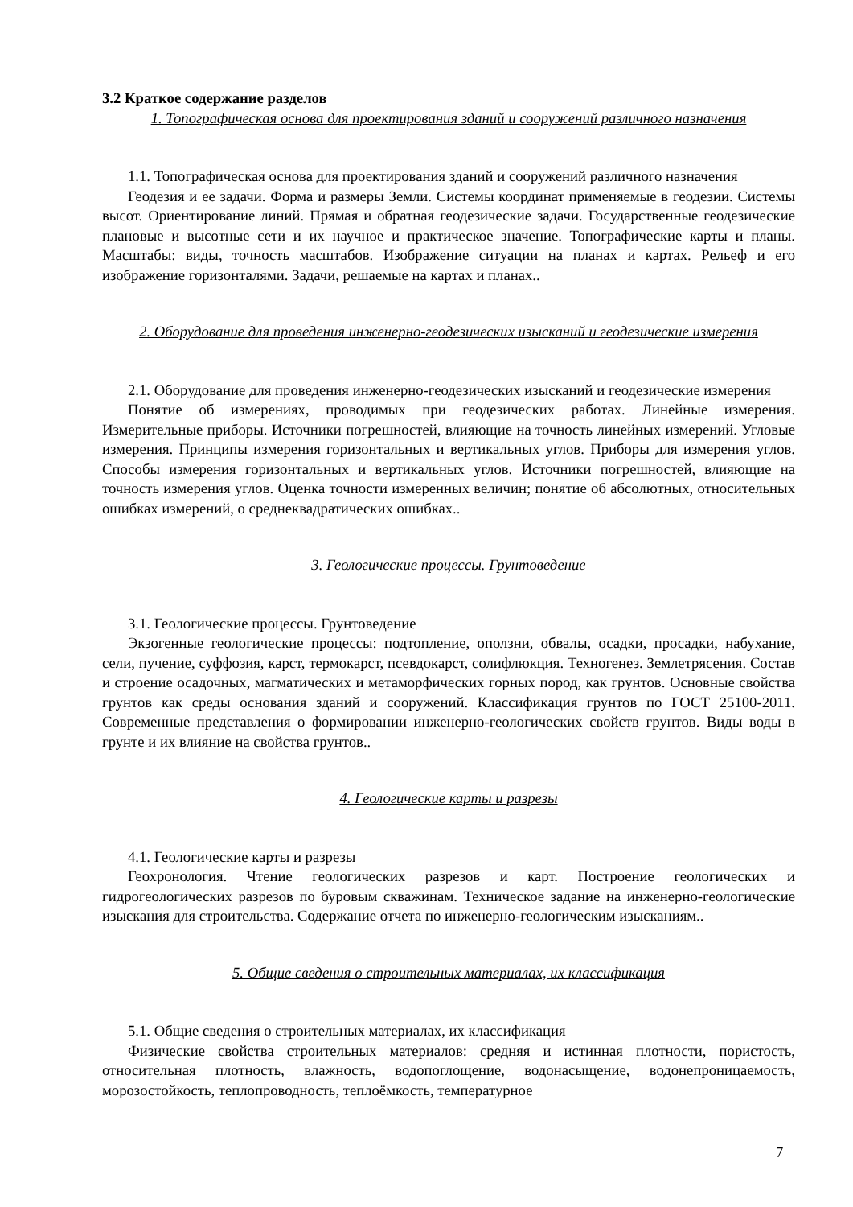3.2 Краткое содержание разделов
1. Топографическая основа для проектирования зданий и сооружений различного назначения
1.1. Топографическая основа для проектирования зданий и сооружений различного назначения
Геодезия и ее задачи. Форма и размеры Земли. Системы координат применяемые в геодезии. Системы высот. Ориентирование линий. Прямая и обратная геодезические задачи. Государственные геодезические плановые и высотные сети и их научное и практическое значение. Топографические карты и планы. Масштабы: виды, точность масштабов. Изображение ситуации на планах и картах. Рельеф и его изображение горизонталями. Задачи, решаемые на картах и планах..
2. Оборудование для проведения инженерно-геодезических изысканий и геодезические измерения
2.1. Оборудование для проведения инженерно-геодезических изысканий и геодезические измерения
Понятие об измерениях, проводимых при геодезических работах. Линейные измерения. Измерительные приборы. Источники погрешностей, влияющие на точность линейных измерений. Угловые измерения. Принципы измерения горизонтальных и вертикальных углов. Приборы для измерения углов. Способы измерения горизонтальных и вертикальных углов. Источники погрешностей, влияющие на точность измерения углов. Оценка точности измеренных величин; понятие об абсолютных, относительных ошибках измерений, о среднеквадратических ошибках..
3. Геологические процессы. Грунтоведение
3.1. Геологические процессы. Грунтоведение
Экзогенные геологические процессы: подтопление, оползни, обвалы, осадки, просадки, набухание, сели, пучение, суффозия, карст, термокарст, псевдокарст, солифлюкция. Техногенез. Землетрясения. Состав и строение осадочных, магматических и метаморфических горных пород, как грунтов. Основные свойства грунтов как среды основания зданий и сооружений. Классификация грунтов по ГОСТ 25100-2011. Современные представления о формировании инженерно-геологических свойств грунтов. Виды воды в грунте и их влияние на свойства грунтов..
4. Геологические карты и разрезы
4.1. Геологические карты и разрезы
Геохронология. Чтение геологических разрезов и карт. Построение геологических и гидрогеологических разрезов по буровым скважинам. Техническое задание на инженерно-геологические изыскания для строительства. Содержание отчета по инженерно-геологическим изысканиям..
5. Общие сведения о строительных материалах, их классификация
5.1. Общие сведения о строительных материалах, их классификация
Физические свойства строительных материалов: средняя и истинная плотности, пористость, относительная плотность, влажность, водопоглощение, водонасыщение, водонепроницаемость, морозостойкость, теплопроводность, теплоёмкость, температурное
7